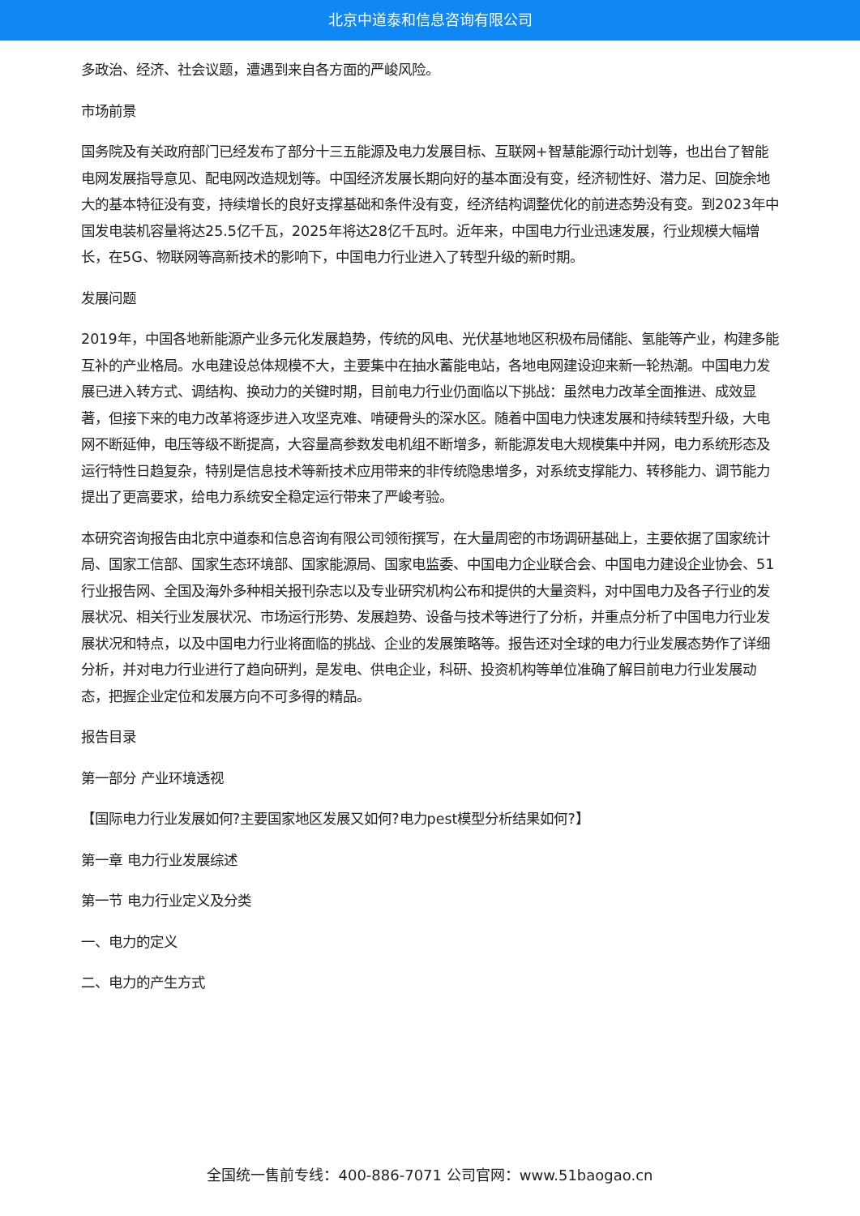北京中道泰和信息咨询有限公司
多政治、经济、社会议题，遭遇到来自各方面的严峻风险。
市场前景
国务院及有关政府部门已经发布了部分十三五能源及电力发展目标、互联网+智慧能源行动计划等，也出台了智能电网发展指导意见、配电网改造规划等。中国经济发展长期向好的基本面没有变，经济韧性好、潜力足、回旋余地大的基本特征没有变，持续增长的良好支撑基础和条件没有变，经济结构调整优化的前进态势没有变。到2023年中国发电装机容量将达25.5亿千瓦，2025年将达28亿千瓦时。近年来，中国电力行业迅速发展，行业规模大幅增长，在5G、物联网等高新技术的影响下，中国电力行业进入了转型升级的新时期。
发展问题
2019年，中国各地新能源产业多元化发展趋势，传统的风电、光伏基地地区积极布局储能、氢能等产业，构建多能互补的产业格局。水电建设总体规模不大，主要集中在抽水蓄能电站，各地电网建设迎来新一轮热潮。中国电力发展已进入转方式、调结构、换动力的关键时期，目前电力行业仍面临以下挑战：虽然电力改革全面推进、成效显著，但接下来的电力改革将逐步进入攻坚克难、啃硬骨头的深水区。随着中国电力快速发展和持续转型升级，大电网不断延伸，电压等级不断提高，大容量高参数发电机组不断增多，新能源发电大规模集中并网，电力系统形态及运行特性日趋复杂，特别是信息技术等新技术应用带来的非传统隐患增多，对系统支撑能力、转移能力、调节能力提出了更高要求，给电力系统安全稳定运行带来了严峻考验。
本研究咨询报告由北京中道泰和信息咨询有限公司领衔撰写，在大量周密的市场调研基础上，主要依据了国家统计局、国家工信部、国家生态环境部、国家能源局、国家电监委、中国电力企业联合会、中国电力建设企业协会、51行业报告网、全国及海外多种相关报刊杂志以及专业研究机构公布和提供的大量资料，对中国电力及各子行业的发展状况、相关行业发展状况、市场运行形势、发展趋势、设备与技术等进行了分析，并重点分析了中国电力行业发展状况和特点，以及中国电力行业将面临的挑战、企业的发展策略等。报告还对全球的电力行业发展态势作了详细分析，并对电力行业进行了趋向研判，是发电、供电企业，科研、投资机构等单位准确了解目前电力行业发展动态，把握企业定位和发展方向不可多得的精品。
报告目录
第一部分 产业环境透视
【国际电力行业发展如何?主要国家地区发展又如何?电力pest模型分析结果如何?】
第一章 电力行业发展综述
第一节 电力行业定义及分类
一、电力的定义
二、电力的产生方式
全国统一售前专线：400-886-7071 公司官网：www.51baogao.cn